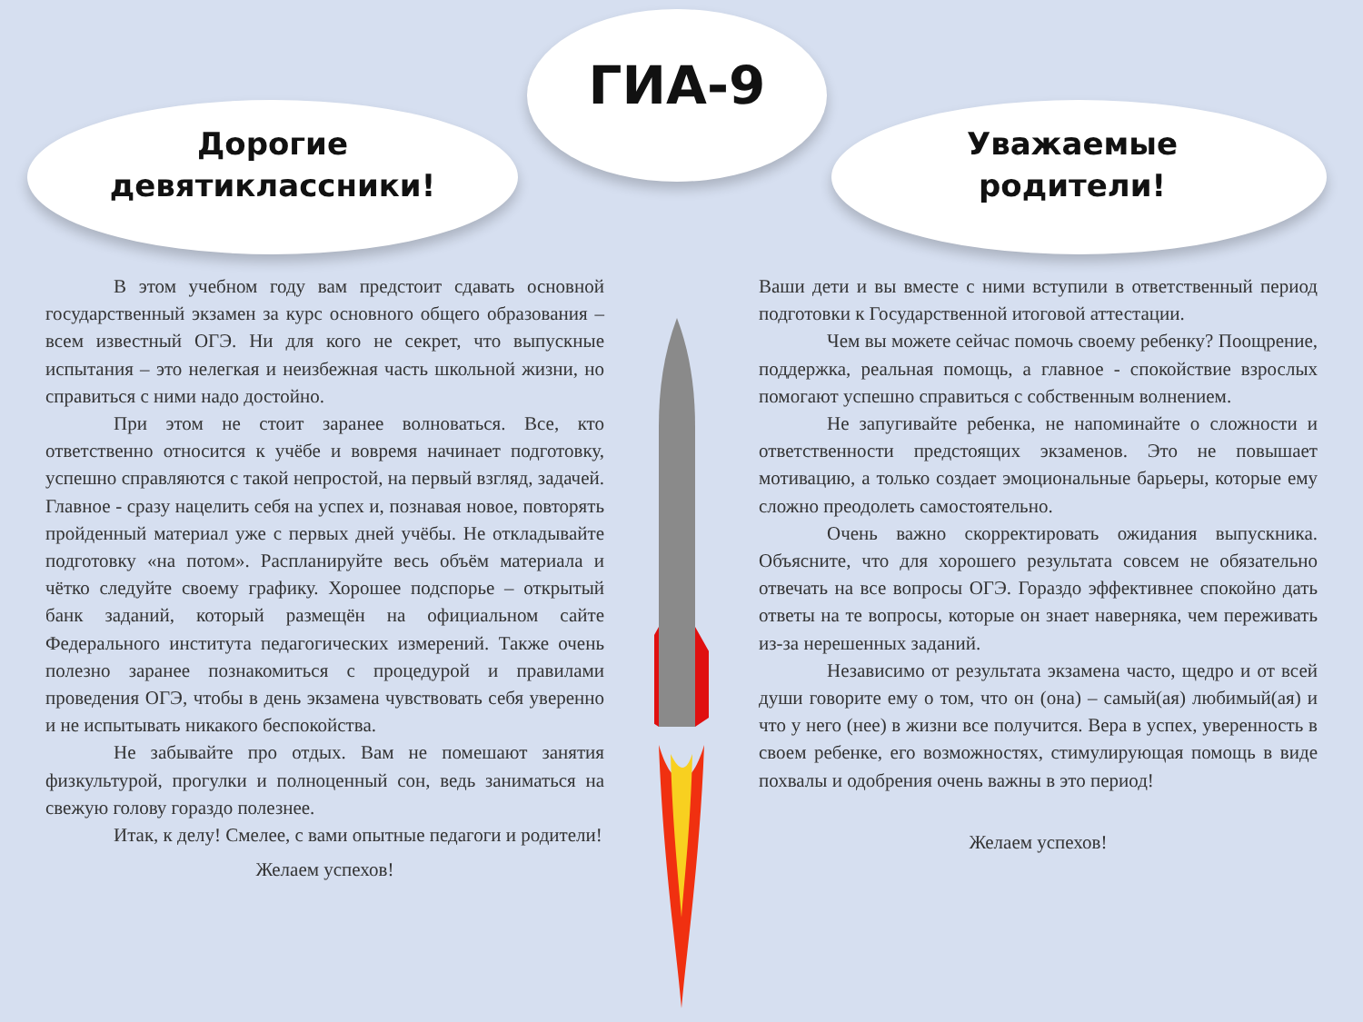ГИА-9
Дорогие
девятиклассники!
Уважаемые
родители!
В этом учебном году вам предстоит сдавать основной государственный экзамен за курс основного общего образования – всем известный ОГЭ. Ни для кого не секрет, что выпускные испытания – это нелегкая и неизбежная часть школьной жизни, но справиться с ними надо достойно.
При этом не стоит заранее волноваться. Все, кто ответственно относится к учёбе и вовремя начинает подготовку, успешно справляются с такой непростой, на первый взгляд, задачей. Главное - сразу нацелить себя на успех и, познавая новое, повторять пройденный материал уже с первых дней учёбы. Не откладывайте подготовку «на потом». Распланируйте весь объём материала и чётко следуйте своему графику. Хорошее подспорье – открытый банк заданий, который размещён на официальном сайте Федерального института педагогических измерений. Также очень полезно заранее познакомиться с процедурой и правилами проведения ОГЭ, чтобы в день экзамена чувствовать себя уверенно и не испытывать никакого беспокойства.
Не забывайте про отдых. Вам не помешают занятия физкультурой, прогулки и полноценный сон, ведь заниматься на свежую голову гораздо полезнее.
Итак, к делу! Смелее, с вами опытные педагоги и родители!
Желаем успехов!
Ваши дети и вы вместе с ними вступили в ответственный период подготовки к Государственной итоговой аттестации.
Чем вы можете сейчас помочь своему ребенку? Поощрение, поддержка, реальная помощь, а главное - спокойствие взрослых помогают успешно справиться с собственным волнением.
Не запугивайте ребенка, не напоминайте о сложности и ответственности предстоящих экзаменов. Это не повышает мотивацию, а только создает эмоциональные барьеры, которые ему сложно преодолеть самостоятельно.
Очень важно скорректировать ожидания выпускника. Объясните, что для хорошего результата совсем не обязательно отвечать на все вопросы ОГЭ. Гораздо эффективнее спокойно дать ответы на те вопросы, которые он знает наверняка, чем переживать из-за нерешенных заданий.
Независимо от результата экзамена часто, щедро и от всей души говорите ему о том, что он (она) – самый(ая) любимый(ая) и что у него (нее) в жизни все получится. Вера в успех, уверенность в своем ребенке, его возможностях, стимулирующая помощь в виде похвалы и одобрения очень важны в это период!
Желаем успехов!